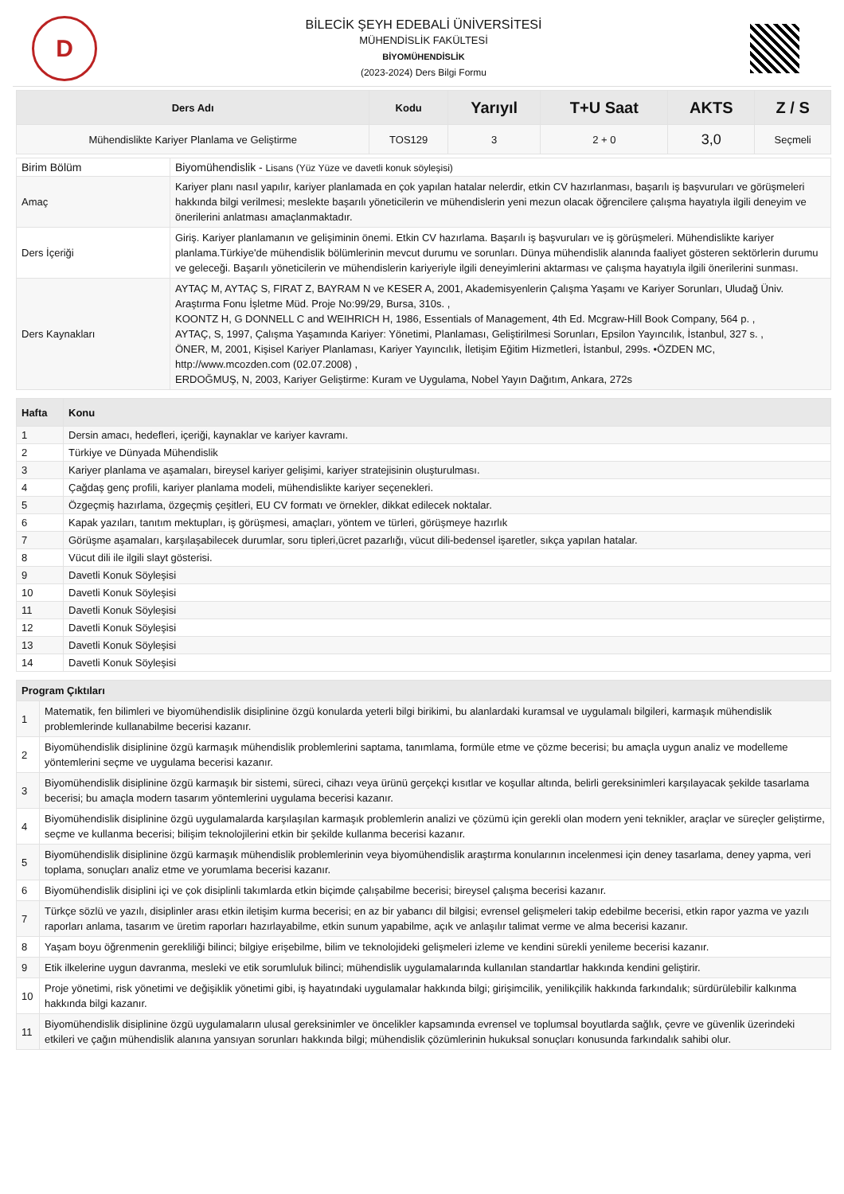D
BİLECİK ŞEYH EDEBALİ ÜNİVERSİTESİ
MÜHENDİSLİK FAKÜLTESİ
BİYOMÜHENDİSLİK
(2023-2024) Ders Bilgi Formu
| Ders Adı | Kodu | Yarıyıl | T+U Saat | AKTS | Z / S |
| --- | --- | --- | --- | --- | --- |
| Mühendislikte Kariyer Planlama ve Geliştirme | TOS129 | 3 | 2 + 0 | 3,0 | Seçmeli |
| Birim Bölüm | Biyomühendislik - Lisans (Yüz Yüze ve davetli konuk söyleşisi) |
| Amaç | Kariyer planı nasıl yapılır, kariyer planlamada en çok yapılan hatalar nelerdir, etkin CV hazırlanması, başarılı iş başvuruları ve görüşmeleri hakkında bilgi verilmesi; meslekte başarılı yöneticilerin ve mühendislerin yeni mezun olacak öğrencilere çalışma hayatıyla ilgili deneyim ve önerilerini anlatması amaçlanmaktadır. |
| Ders İçeriği | Giriş. Kariyer planlamanın ve gelişiminin önemi. Etkin CV hazırlama. Başarılı iş başvuruları ve iş görüşmeleri. Mühendislikte kariyer planlama.Türkiye'de mühendislik bölümlerinin mevcut durumu ve sorunları. Dünya mühendislik alanında faaliyet gösteren sektörlerin durumu ve geleceği. Başarılı yöneticilerin ve mühendislerin kariyeriyle ilgili deneyimlerini aktarması ve çalışma hayatıyla ilgili önerilerini sunması. |
| Ders Kaynakları | AYTAÇ M, AYTAÇ S, FIRAT Z, BAYRAM N ve KESER A, 2001, Akademisyenlerin Çalışma Yaşamı ve Kariyer Sorunları, Uludağ Üniv. Araştırma Fonu İşletme Müd. Proje No:99/29, Bursa, 310s. , KOONTZ H, G DONNELL C and WEIHRICH H, 1986, Essentials of Management, 4th Ed. Mcgraw-Hill Book Company, 564 p. , AYTAÇ, S, 1997, Çalışma Yaşamında Kariyer: Yönetimi, Planlaması, Geliştirilmesi Sorunları, Epsilon Yayıncılık, İstanbul, 327 s. , ÖNER, M, 2001, Kişisel Kariyer Planlaması, Kariyer Yayıncılık, İletişim Eğitim Hizmetleri, İstanbul, 299s. •ÖZDEN MC, http://www.mcozden.com (02.07.2008) , ERDOĞMUŞ, N, 2003, Kariyer Geliştirme: Kuram ve Uygulama, Nobel Yayın Dağıtım, Ankara, 272s |
| Hafta | Konu |
| --- | --- |
| 1 | Dersin amacı, hedefleri, içeriği, kaynaklar ve kariyer kavramı. |
| 2 | Türkiye ve Dünyada Mühendislik |
| 3 | Kariyer planlama ve aşamaları, bireysel kariyer gelişimi, kariyer stratejisinin oluşturulması. |
| 4 | Çağdaş genç profili, kariyer planlama modeli, mühendislikte kariyer seçenekleri. |
| 5 | Özgeçmiş hazırlama, özgeçmiş çeşitleri, EU CV formatı ve örnekler, dikkat edilecek noktalar. |
| 6 | Kapak yazıları, tanıtım mektupları, iş görüşmesi, amaçları, yöntem ve türleri, görüşmeye hazırlık |
| 7 | Görüşme aşamaları, karşılaşabilecek durumlar, soru tipleri,ücret pazarlığı, vücut dili-bedensel işaretler, sıkça yapılan hatalar. |
| 8 | Vücut dili ile ilgili slayt gösterisi. |
| 9 | Davetli Konuk Söyleşisi |
| 10 | Davetli Konuk Söyleşisi |
| 11 | Davetli Konuk Söyleşisi |
| 12 | Davetli Konuk Söyleşisi |
| 13 | Davetli Konuk Söyleşisi |
| 14 | Davetli Konuk Söyleşisi |
| Program Çıktıları | |
| --- | --- |
| 1 | Matematik, fen bilimleri ve biyomühendislik disiplinine özgü konularda yeterli bilgi birikimi, bu alanlardaki kuramsal ve uygulamalı bilgileri, karmaşık mühendislik problemlerinde kullanabilme becerisi kazanır. |
| 2 | Biyomühendislik disiplinine özgü karmaşık mühendislik problemlerini saptama, tanımlama, formüle etme ve çözme becerisi; bu amaçla uygun analiz ve modelleme yöntemlerini seçme ve uygulama becerisi kazanır. |
| 3 | Biyomühendislik disiplinine özgü karmaşık bir sistemi, süreci, cihazı veya ürünü gerçekçi kısıtlar ve koşullar altında, belirli gereksinimleri karşılayacak şekilde tasarlama becerisi; bu amaçla modern tasarım yöntemlerini uygulama becerisi kazanır. |
| 4 | Biyomühendislik disiplinine özgü uygulamalarda karşılaşılan karmaşık problemlerin analizi ve çözümü için gerekli olan modern yeni teknikler, araçlar ve süreçler geliştirme, seçme ve kullanma becerisi; bilişim teknolojilerini etkin bir şekilde kullanma becerisi kazanır. |
| 5 | Biyomühendislik disiplinine özgü karmaşık mühendislik problemlerinin veya biyomühendislik araştırma konularının incelenmesi için deney tasarlama, deney yapma, veri toplama, sonuçları analiz etme ve yorumlama becerisi kazanır. |
| 6 | Biyomühendislik disiplini içi ve çok disiplinli takımlarda etkin biçimde çalışabilme becerisi; bireysel çalışma becerisi kazanır. |
| 7 | Türkçe sözlü ve yazılı, disiplinler arası etkin iletişim kurma becerisi; en az bir yabancı dil bilgisi; evrensel gelişmeleri takip edebilme becerisi, etkin rapor yazma ve yazılı raporları anlama, tasarım ve üretim raporları hazırlayabilme, etkin sunum yapabilme, açık ve anlaşılır talimat verme ve alma becerisi kazanır. |
| 8 | Yaşam boyu öğrenmenin gerekliliği bilinci; bilgiye erişebilme, bilim ve teknolojideki gelişmeleri izleme ve kendini sürekli yenileme becerisi kazanır. |
| 9 | Etik ilkelerine uygun davranma, mesleki ve etik sorumluluk bilinci; mühendislik uygulamalarında kullanılan standartlar hakkında kendini geliştirir. |
| 10 | Proje yönetimi, risk yönetimi ve değişiklik yönetimi gibi, iş hayatındaki uygulamalar hakkında bilgi; girişimcilik, yenilikçilik hakkında farkındalık; sürdürülebilir kalkınma hakkında bilgi kazanır. |
| 11 | Biyomühendislik disiplinine özgü uygulamaların ulusal gereksinimler ve öncelikler kapsamında evrensel ve toplumsal boyutlarda sağlık, çevre ve güvenlik üzerindeki etkileri ve çağın mühendislik alanına yansıyan sorunları hakkında bilgi; mühendislik çözümlerinin hukuksal sonuçları konusunda farkındalık sahibi olur. |